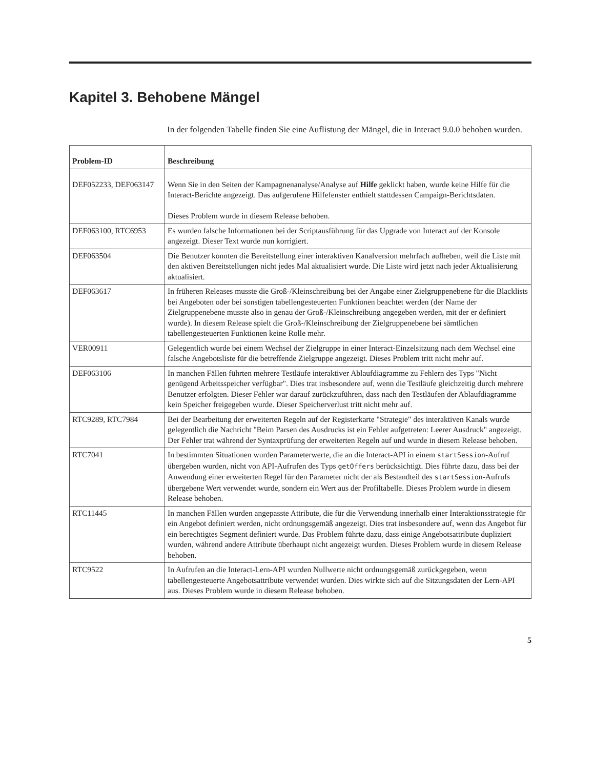Kapitel 3. Behobene Mängel
In der folgenden Tabelle finden Sie eine Auflistung der Mängel, die in Interact 9.0.0 behoben wurden.
| Problem-ID | Beschreibung |
| --- | --- |
| DEF052233, DEF063147 | Wenn Sie in den Seiten der Kampagnenanalyse/Analyse auf Hilfe geklickt haben, wurde keine Hilfe für die Interact-Berichte angezeigt. Das aufgerufene Hilfefenster enthielt stattdessen Campaign-Berichtsdaten. Dieses Problem wurde in diesem Release behoben. |
| DEF063100, RTC6953 | Es wurden falsche Informationen bei der Scriptausführung für das Upgrade von Interact auf der Konsole angezeigt. Dieser Text wurde nun korrigiert. |
| DEF063504 | Die Benutzer konnten die Bereitstellung einer interaktiven Kanalversion mehrfach aufheben, weil die Liste mit den aktiven Bereitstellungen nicht jedes Mal aktualisiert wurde. Die Liste wird jetzt nach jeder Aktualisierung aktualisiert. |
| DEF063617 | In früheren Releases musste die Groß-/Kleinschreibung bei der Angabe einer Zielgruppenebene für die Blacklists bei Angeboten oder bei sonstigen tabellengesteuerten Funktionen beachtet werden (der Name der Zielgruppenebene musste also in genau der Groß-/Kleinschreibung angegeben werden, mit der er definiert wurde). In diesem Release spielt die Groß-/Kleinschreibung der Zielgruppenebene bei sämtlichen tabellengesteuerten Funktionen keine Rolle mehr. |
| VER00911 | Gelegentlich wurde bei einem Wechsel der Zielgruppe in einer Interact-Einzelsitzung nach dem Wechsel eine falsche Angebotsliste für die betreffende Zielgruppe angezeigt. Dieses Problem tritt nicht mehr auf. |
| DEF063106 | In manchen Fällen führten mehrere Testläufe interaktiver Ablaufdiagramme zu Fehlern des Typs "Nicht genügend Arbeitsspeicher verfügbar". Dies trat insbesondere auf, wenn die Testläufe gleichzeitig durch mehrere Benutzer erfolgten. Dieser Fehler war darauf zurückzuführen, dass nach den Testläufen der Ablaufdiagramme kein Speicher freigegeben wurde. Dieser Speicherverlust tritt nicht mehr auf. |
| RTC9289, RTC7984 | Bei der Bearbeitung der erweiterten Regeln auf der Registerkarte "Strategie" des interaktiven Kanals wurde gelegentlich die Nachricht "Beim Parsen des Ausdrucks ist ein Fehler aufgetreten: Leerer Ausdruck" angezeigt. Der Fehler trat während der Syntaxprüfung der erweiterten Regeln auf und wurde in diesem Release behoben. |
| RTC7041 | In bestimmten Situationen wurden Parameterwerte, die an die Interact-API in einem startSession -Aufruf übergeben wurden, nicht von API-Aufrufen des Typs getOffers berücksichtigt. Dies führte dazu, dass bei der Anwendung einer erweiterten Regel für den Parameter nicht der als Bestandteil des startSession -Aufrufs übergebene Wert verwendet wurde, sondern ein Wert aus der Profiltabelle. Dieses Problem wurde in diesem Release behoben. |
| RTC11445 | In manchen Fällen wurden angepasste Attribute, die für die Verwendung innerhalb einer Interaktionsstrategie für ein Angebot definiert werden, nicht ordnungsgemäß angezeigt. Dies trat insbesondere auf, wenn das Angebot für ein berechtigtes Segment definiert wurde. Das Problem führte dazu, dass einige Angebotsattribute dupliziert wurden, während andere Attribute überhaupt nicht angezeigt wurden. Dieses Problem wurde in diesem Release behoben. |
| RTC9522 | In Aufrufen an die Interact-Lern-API wurden Nullwerte nicht ordnungsgemäß zurückgegeben, wenn tabellengesteuerte Angebotsattribute verwendet wurden. Dies wirkte sich auf die Sitzungsdaten der Lern-API aus. Dieses Problem wurde in diesem Release behoben. |
5